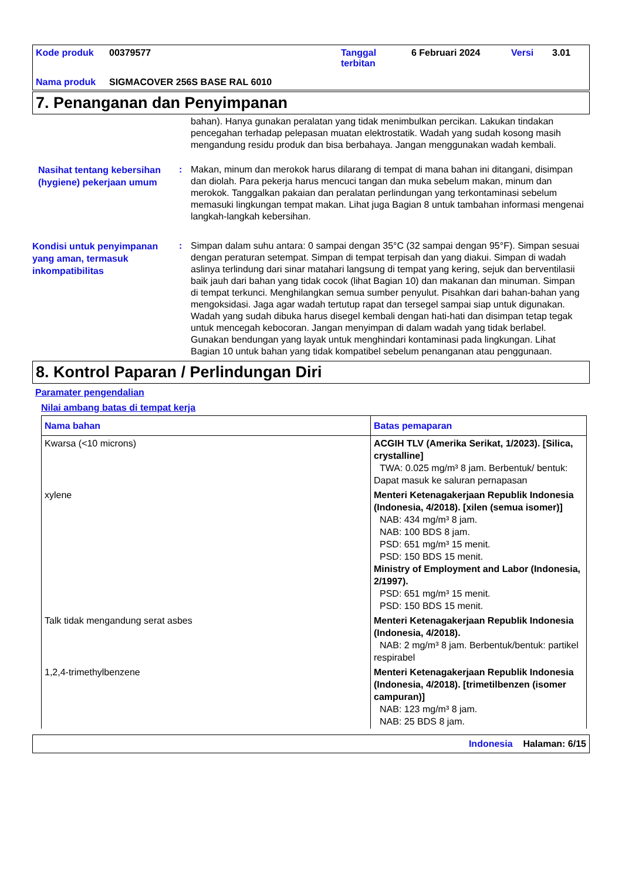Kode produk 00379577 Tanggal terbitan 6 Februari 2024 Versi 3.01 Nama produk SIGMACOVER 256S BASE RAL 6010
7. Penanganan dan Penyimpanan
bahan). Hanya gunakan peralatan yang tidak menimbulkan percikan. Lakukan tindakan pencegahan terhadap pelepasan muatan elektrostatik. Wadah yang sudah kosong masih mengandung residu produk dan bisa berbahaya. Jangan menggunakan wadah kembali.
Nasihat tentang kebersihan (hygiene) pekerjaan umum
:
Makan, minum dan merokok harus dilarang di tempat di mana bahan ini ditangani, disimpan dan diolah. Para pekerja harus mencuci tangan dan muka sebelum makan, minum dan merokok. Tanggalkan pakaian dan peralatan perlindungan yang terkontaminasi sebelum memasuki lingkungan tempat makan. Lihat juga Bagian 8 untuk tambahan informasi mengenai langkah-langkah kebersihan.
Kondisi untuk penyimpanan yang aman, termasuk inkompatibilitas
:
Simpan dalam suhu antara: 0 sampai dengan 35°C (32 sampai dengan 95°F). Simpan sesuai dengan peraturan setempat. Simpan di tempat terpisah dan yang diakui. Simpan di wadah aslinya terlindung dari sinar matahari langsung di tempat yang kering, sejuk dan berventilasii baik jauh dari bahan yang tidak cocok (lihat Bagian 10) dan makanan dan minuman. Simpan di tempat terkunci. Menghilangkan semua sumber penyulut. Pisahkan dari bahan-bahan yang mengoksidasi. Jaga agar wadah tertutup rapat dan tersegel sampai siap untuk digunakan. Wadah yang sudah dibuka harus disegel kembali dengan hati-hati dan disimpan tetap tegak untuk mencegah kebocoran. Jangan menyimpan di dalam wadah yang tidak berlabel. Gunakan bendungan yang layak untuk menghindari kontaminasi pada lingkungan. Lihat Bagian 10 untuk bahan yang tidak kompatibel sebelum penanganan atau penggunaan.
8. Kontrol Paparan / Perlindungan Diri
Paramater pengendalian
Nilai ambang batas di tempat kerja
| Nama bahan | Batas pemaparan |
| --- | --- |
| Kwarsa (<10 microns) | ACGIH TLV (Amerika Serikat, 1/2023). [Silica, crystalline] TWA: 0.025 mg/m³ 8 jam. Berbentuk/ bentuk: Dapat masuk ke saluran pernapasan |
| xylene | Menteri Ketenagakerjaan Republik Indonesia (Indonesia, 4/2018). [xilen (semua isomer)] NAB: 434 mg/m³ 8 jam. NAB: 100 BDS 8 jam. PSD: 651 mg/m³ 15 menit. PSD: 150 BDS 15 menit. Ministry of Employment and Labor (Indonesia, 2/1997). PSD: 651 mg/m³ 15 menit. PSD: 150 BDS 15 menit. |
| Talk tidak mengandung serat asbes | Menteri Ketenagakerjaan Republik Indonesia (Indonesia, 4/2018). NAB: 2 mg/m³ 8 jam. Berbentuk/bentuk: partikel respirabel |
| 1,2,4-trimethylbenzene | Menteri Ketenagakerjaan Republik Indonesia (Indonesia, 4/2018). [trimetilbenzen (isomer campuran)] NAB: 123 mg/m³ 8 jam. NAB: 25 BDS 8 jam. |
Indonesia Halaman: 6/15